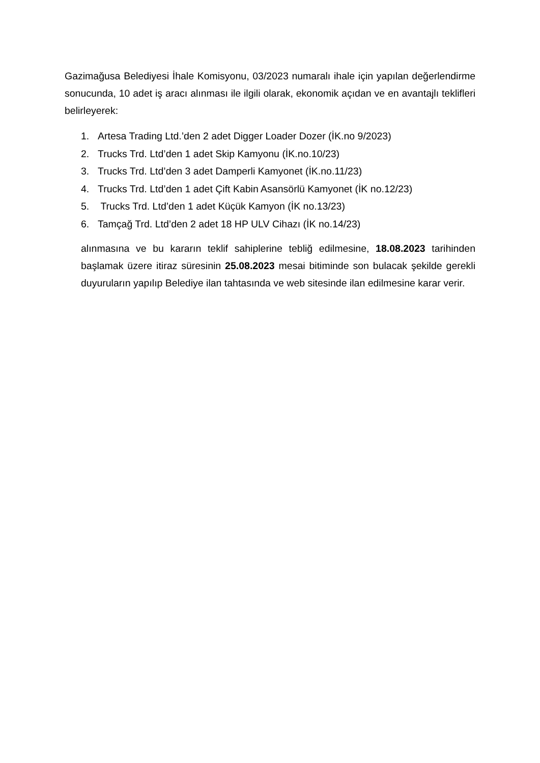Gazimağusa Belediyesi İhale Komisyonu, 03/2023 numaralı ihale için yapılan değerlendirme sonucunda, 10 adet iş aracı alınması ile ilgili olarak, ekonomik açıdan ve en avantajlı teklifleri belirleyerek:
1. Artesa Trading Ltd.’den 2 adet Digger Loader Dozer (İK.no 9/2023)
2. Trucks Trd. Ltd’den 1 adet Skip Kamyonu (İK.no.10/23)
3. Trucks Trd. Ltd’den 3 adet Damperli Kamyonet (İK.no.11/23)
4. Trucks Trd. Ltd’den 1 adet Çift Kabin Asansörlü Kamyonet (İK no.12/23)
5. Trucks Trd. Ltd’den 1 adet Küçük Kamyon (İK no.13/23)
6. Tamçağ Trd. Ltd’den 2 adet 18 HP ULV Cihazı (İK no.14/23)
alınmasına ve bu kararın teklif sahiplerine tebliğ edilmesine, 18.08.2023 tarihinden başlamak üzere itiraz süresinin 25.08.2023 mesai bitiminde son bulacak şekilde gerekli duyuruların yapılıp Belediye ilan tahtasında ve web sitesinde ilan edilmesine karar verir.